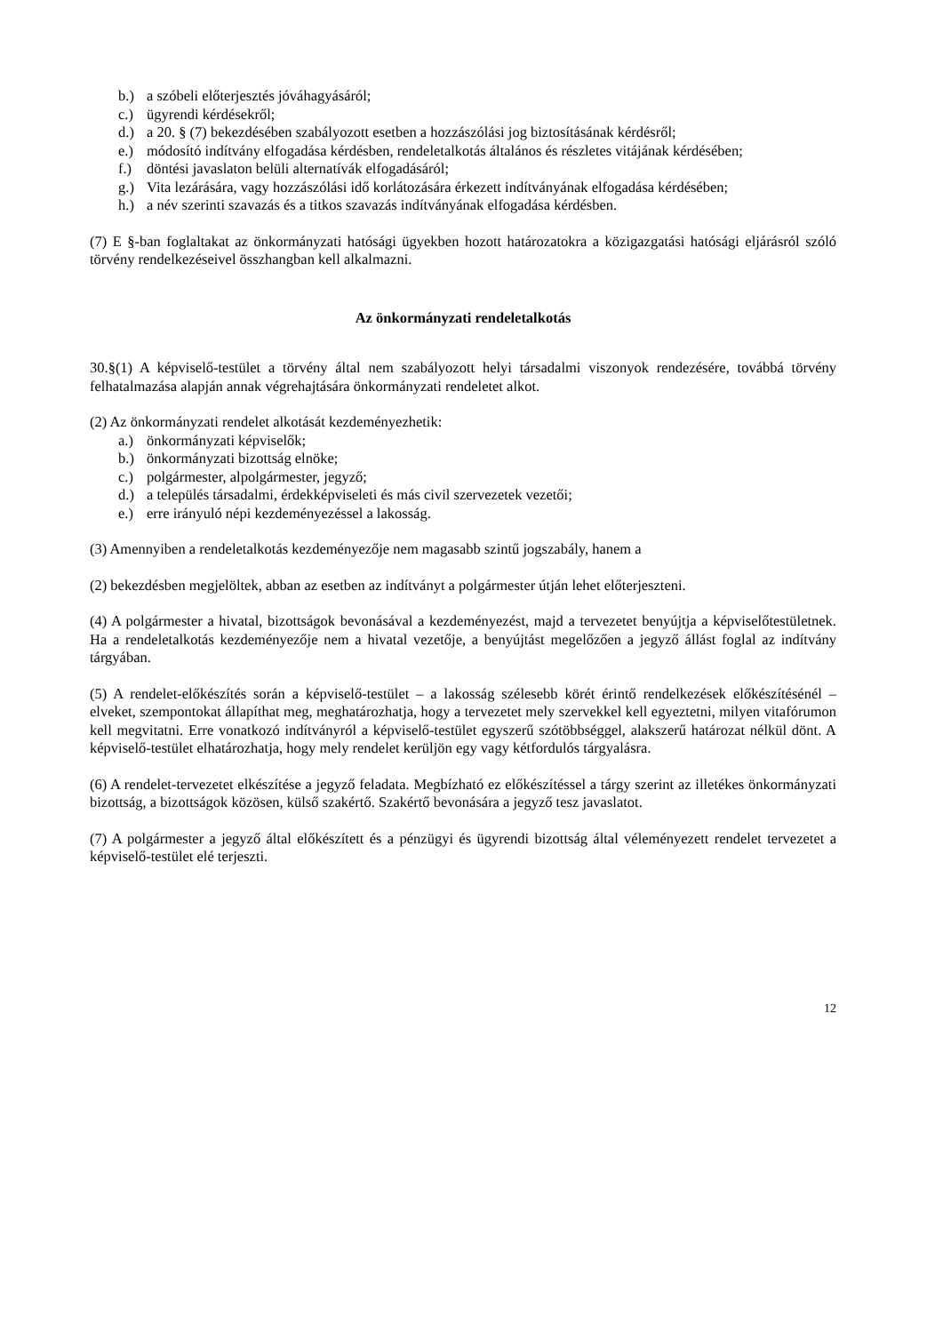b.) a szóbeli előterjesztés jóváhagyásáról;
c.) ügyrendi kérdésekről;
d.) a 20. § (7) bekezdésében szabályozott esetben a hozzászólási jog biztosításának kérdésről;
e.) módosító indítvány elfogadása kérdésben, rendeletalkotás általános és részletes vitájának kérdésében;
f.) döntési javaslaton belüli alternatívák elfogadásáról;
g.) Vita lezárására, vagy hozzászólási idő korlátozására érkezett indítványának elfogadása kérdésében;
h.) a név szerinti szavazás és a titkos szavazás indítványának elfogadása kérdésben.
(7) E §-ban foglaltakat az önkormányzati hatósági ügyekben hozott határozatokra a közigazgatási hatósági eljárásról szóló törvény rendelkezéseivel összhangban kell alkalmazni.
Az önkormányzati rendeletalkotás
30.§(1) A képviselő-testület a törvény által nem szabályozott helyi társadalmi viszonyok rendezésére, továbbá törvény felhatalmazása alapján annak végrehajtására önkormányzati rendeletet alkot.
(2) Az önkormányzati rendelet alkotását kezdeményezhetik:
a.) önkormányzati képviselők;
b.) önkormányzati bizottság elnöke;
c.) polgármester, alpolgármester, jegyző;
d.) a település társadalmi, érdekképviseleti és más civil szervezetek vezetői;
e.) erre irányuló népi kezdeményezéssel a lakosság.
(3) Amennyiben a rendeletalkotás kezdeményezője nem magasabb szintű jogszabály, hanem a
(2) bekezdésben megjelöltek, abban az esetben az indítványt a polgármester útján lehet előterjeszteni.
(4) A polgármester a hivatal, bizottságok bevonásával a kezdeményezést, majd a tervezetet benyújtja a képviselőtestületnek. Ha a rendeletalkotás kezdeményezője nem a hivatal vezetője, a benyújtást megelőzően a jegyző állást foglal az indítvány tárgyában.
(5) A rendelet-előkészítés során a képviselő-testület – a lakosság szélesebb körét érintő rendelkezések előkészítésénél – elveket, szempontokat állapíthat meg, meghatározhatja, hogy a tervezetet mely szervekkel kell egyeztetni, milyen vitafórumon kell megvitatni. Erre vonatkozó indítványról a képviselő-testület egyszerű szótöbbséggel, alakszerű határozat nélkül dönt. A képviselő-testület elhatározhatja, hogy mely rendelet kerüljön egy vagy kétfordulós tárgyalásra.
(6) A rendelet-tervezetet elkészítése a jegyző feladata. Megbízható ez előkészítéssel a tárgy szerint az illetékes önkormányzati bizottság, a bizottságok közösen, külső szakértő. Szakértő bevonására a jegyző tesz javaslatot.
(7) A polgármester a jegyző által előkészített és a pénzügyi és ügyrendi bizottság által véleményezett rendelet tervezetet a képviselő-testület elé terjeszti.
12